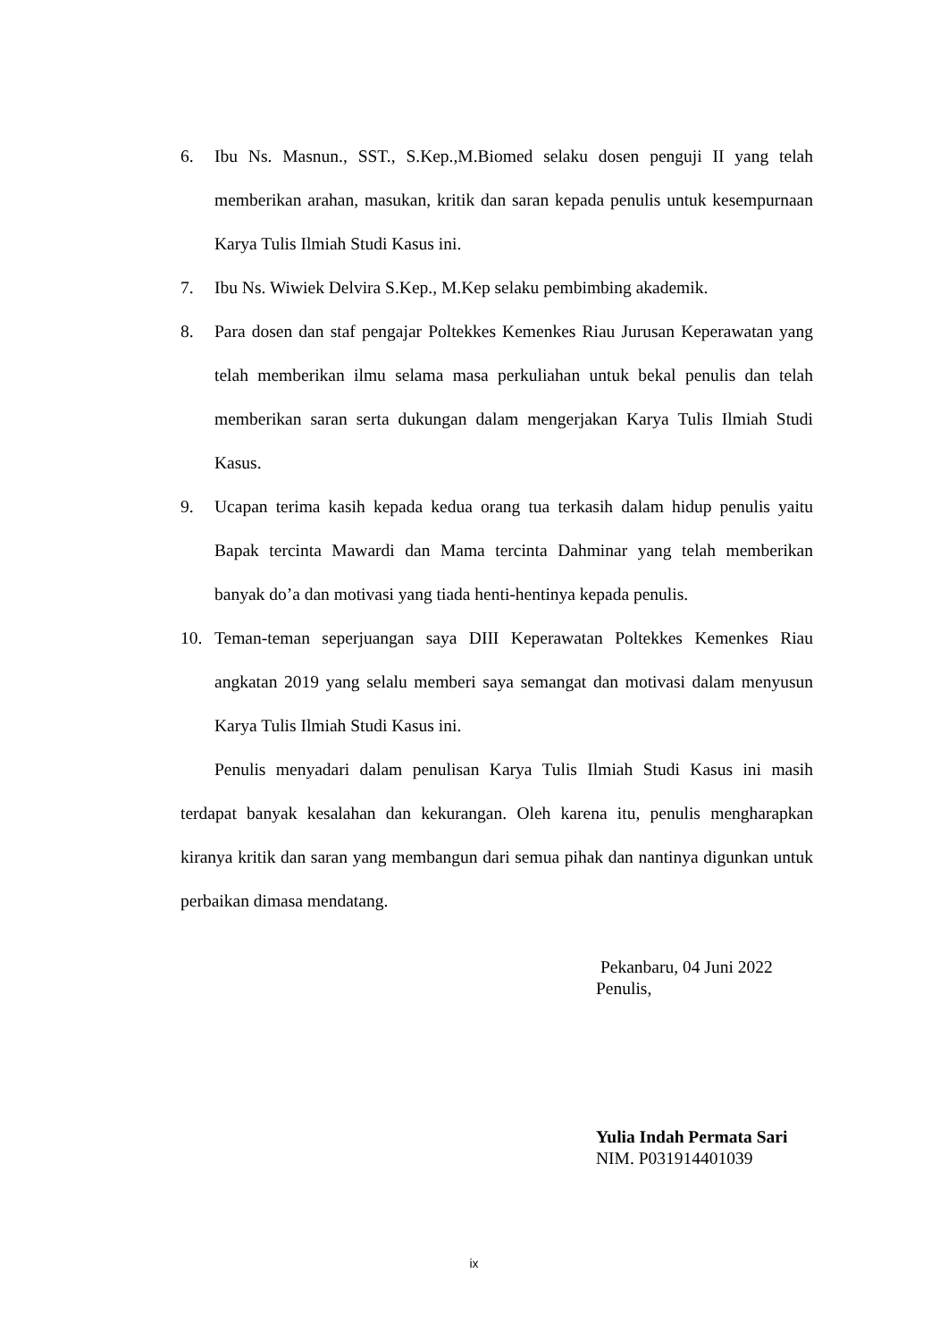6. Ibu Ns. Masnun., SST., S.Kep.,M.Biomed selaku dosen penguji II yang telah memberikan arahan, masukan, kritik dan saran kepada penulis untuk kesempurnaan Karya Tulis Ilmiah Studi Kasus ini.
7. Ibu Ns. Wiwiek Delvira S.Kep., M.Kep selaku pembimbing akademik.
8. Para dosen dan staf pengajar Poltekkes Kemenkes Riau Jurusan Keperawatan yang telah memberikan ilmu selama masa perkuliahan untuk bekal penulis dan telah memberikan saran serta dukungan dalam mengerjakan Karya Tulis Ilmiah Studi Kasus.
9. Ucapan terima kasih kepada kedua orang tua terkasih dalam hidup penulis yaitu Bapak tercinta Mawardi dan Mama tercinta Dahminar yang telah memberikan banyak do’a dan motivasi yang tiada henti-hentinya kepada penulis.
10. Teman-teman seperjuangan saya DIII Keperawatan Poltekkes Kemenkes Riau angkatan 2019 yang selalu memberi saya semangat dan motivasi dalam menyusun Karya Tulis Ilmiah Studi Kasus ini.
Penulis menyadari dalam penulisan Karya Tulis Ilmiah Studi Kasus ini masih terdapat banyak kesalahan dan kekurangan. Oleh karena itu, penulis mengharapkan kiranya kritik dan saran yang membangun dari semua pihak dan nantinya digunkan untuk perbaikan dimasa mendatang.
Pekanbaru, 04 Juni 2022
Penulis,
Yulia Indah Permata Sari
NIM. P031914401039
ix